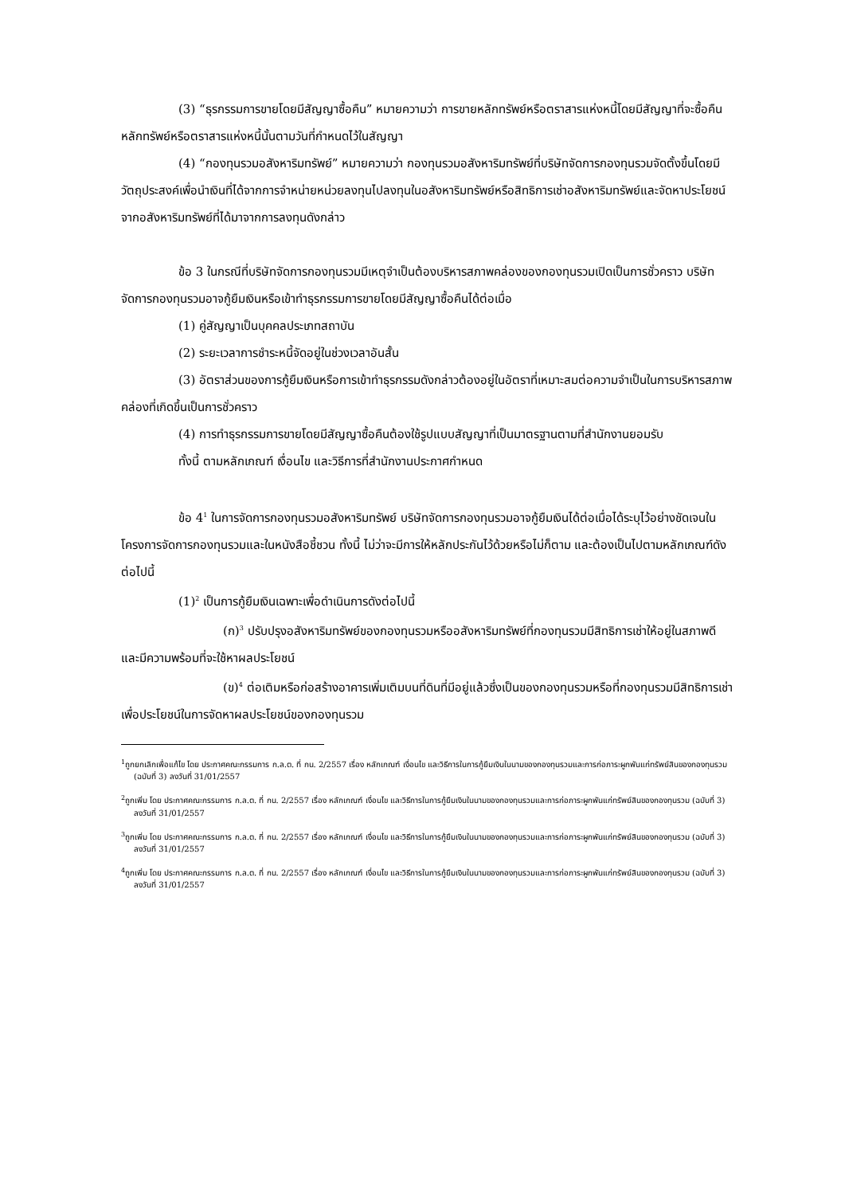(3) “ธุรกรรมการขายโดยมีสัญญาซื้อคืน” หมายความว่า การขายหลักทรัพย์หรือตราสารแห่งหนี้โดยมีสัญญาที่จะซื้อคืนหลักทรัพย์หรือตราสารแห่งหนี้นั้นตามวันที่กำหนดไว้ในสัญญา
(4) “กองทุนรวมอสังหาริมทรัพย์” หมายความว่า กองทุนรวมอสังหาริมทรัพย์ที่บริษัทจัดการกองทุนรวมจัดตั้งขึ้นโดยมีวัตถุประสงค์เพื่อนำเงินที่ได้จากการจำหน่ายหน่วยลงทุนไปลงทุนในอสังหาริมทรัพย์หรือสิทธิการเช่าอสังหาริมทรัพย์และจัดหาประโยชน์จากอสังหาริมทรัพย์ที่ได้มาจากการลงทุนดังกล่าว
ข้อ 3 ในกรณีที่บริษัทจัดการกองทุนรวมมีเหตุจำเป็นต้องบริหารสภาพคล่องของกองทุนรวมเปิดเป็นการชั่วคราว บริษัทจัดการกองทุนรวมอาจกู้ยืมเงินหรือเข้าทำธุรกรรมการขายโดยมีสัญญาซื้อคืนได้ต่อเมื่อ
(1) คู่สัญญาเป็นบุคคลประเภทสถาบัน
(2) ระยะเวลาการชำระหนี้จัดอยู่ในช่วงเวลาอันสั้น
(3) อัตราส่วนของการกู้ยืมเงินหรือการเข้าทำธุรกรรมดังกล่าวต้องอยู่ในอัตราที่เหมาะสมต่อความจำเป็นในการบริหารสภาพคล่องที่เกิดขึ้นเป็นการชั่วคราว
(4) การทำธุรกรรมการขายโดยมีสัญญาซื้อคืนต้องใช้รูปแบบสัญญาที่เป็นมาตรฐานตามที่สำนักงานยอมรับ
ทั้งนี้ ตามหลักเกณฑ์ เงื่อนไข และวิธีการที่สำนักงานประกาศกำหนด
ข้อ 4<sup>1</sup> ในการจัดการกองทุนรวมอสังหาริมทรัพย์ บริษัทจัดการกองทุนรวมอาจกู้ยืมเงินได้ต่อเมื่อได้ระบุไว้อย่างชัดเจนในโครงการจัดการกองทุนรวมและในหนังสือชี้ชวน ทั้งนี้ ไม่ว่าจะมีการให้หลักประกันไว้ด้วยหรือไม่ก็ตาม และต้องเป็นไปตามหลักเกณฑ์ดังต่อไปนี้
(1)<sup>2</sup> เป็นการกู้ยืมเงินเฉพาะเพื่อดำเนินการดังต่อไปนี้
(ก)<sup>3</sup> ปรับปรุงอสังหาริมทรัพย์ของกองทุนรวมหรืออสังหาริมทรัพย์ที่กองทุนรวมมีสิทธิการเช่าให้อยู่ในสภาพดีและมีความพร้อมที่จะใช้หาผลประโยชน์
(ข)<sup>4</sup> ต่อเติมหรือก่อสร้างอาคารเพิ่มเติมบนที่ดินที่มีอยู่แล้วซึ่งเป็นของกองทุนรวมหรือที่กองทุนรวมมีสิทธิการเช่า เพื่อประโยชน์ในการจัดหาผลประโยชน์ของกองทุนรวม
<sup>1</sup> ถูกยกเลิกเพื่อแก้ไข โดย ประกาศคณะกรรมการ ก.ล.ต. ที่ กน. 2/2557 เรื่อง หลักเกณฑ์ เงื่อนไข และวิธีการในการกู้ยืมเงินในนามของกองทุนรวมและการก่อภาระผูกพันแก่ทรัพย์สินของกองทุนรวม (ฉบับที่ 3) ลงวันที่ 31/01/2557
<sup>2</sup> ถูกเพิ่ม โดย ประกาศคณะกรรมการ ก.ล.ต. ที่ กน. 2/2557 เรื่อง หลักเกณฑ์ เงื่อนไข และวิธีการในการกู้ยืมเงินในนามของกองทุนรวมและการก่อภาระผูกพันแก่ทรัพย์สินของกองทุนรวม (ฉบับที่ 3) ลงวันที่ 31/01/2557
<sup>3</sup> ถูกเพิ่ม โดย ประกาศคณะกรรมการ ก.ล.ต. ที่ กน. 2/2557 เรื่อง หลักเกณฑ์ เงื่อนไข และวิธีการในการกู้ยืมเงินในนามของกองทุนรวมและการก่อภาระผูกพันแก่ทรัพย์สินของกองทุนรวม (ฉบับที่ 3) ลงวันที่ 31/01/2557
<sup>4</sup> ถูกเพิ่ม โดย ประกาศคณะกรรมการ ก.ล.ต. ที่ กน. 2/2557 เรื่อง หลักเกณฑ์ เงื่อนไข และวิธีการในการกู้ยืมเงินในนามของกองทุนรวมและการก่อภาระผูกพันแก่ทรัพย์สินของกองทุนรวม (ฉบับที่ 3) ลงวันที่ 31/01/2557